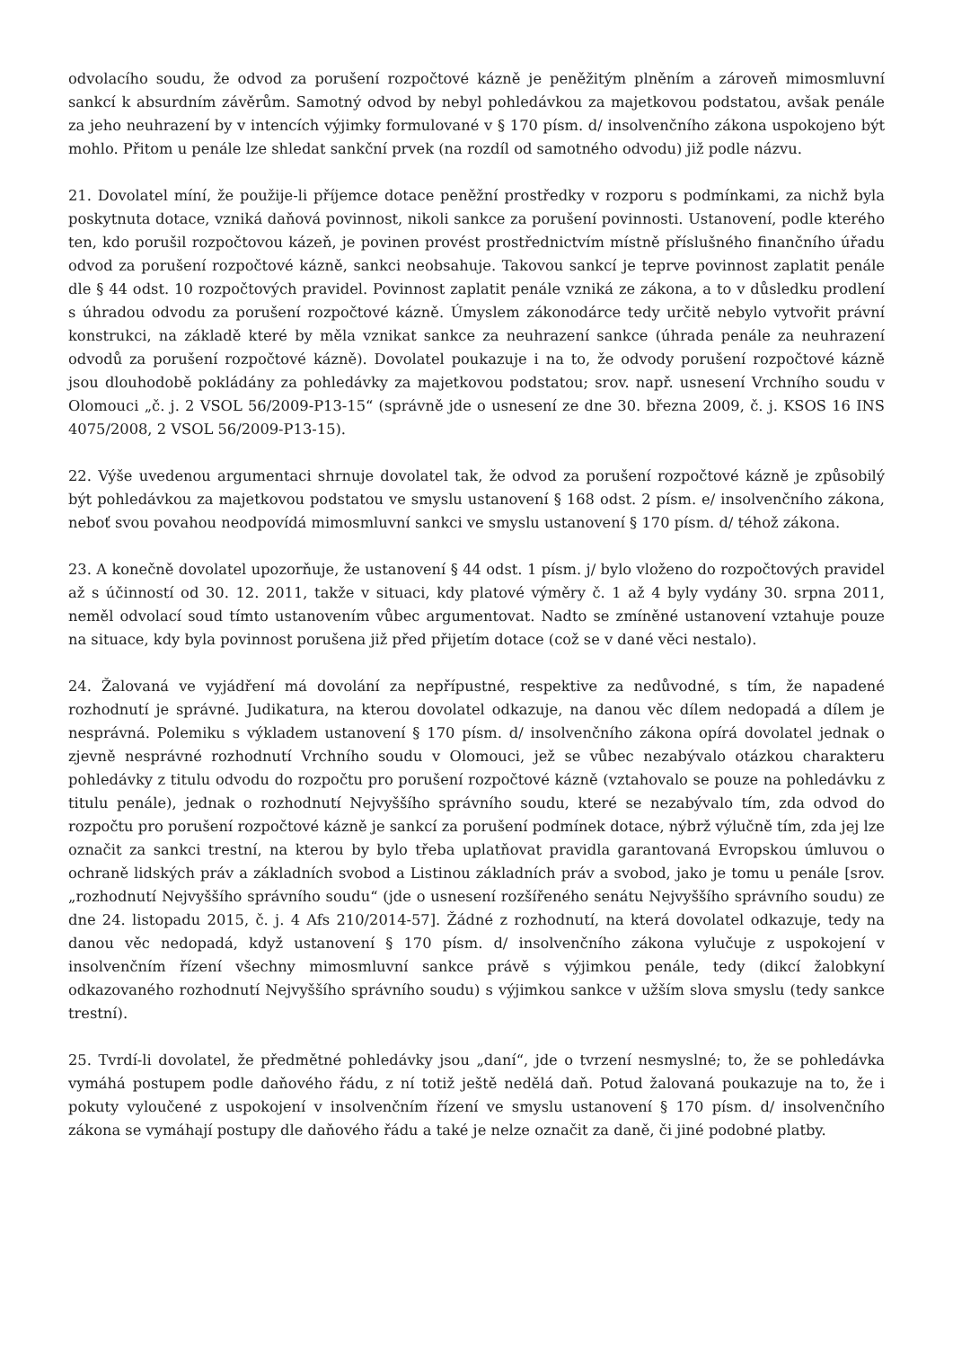odvolacího soudu, že odvod za porušení rozpočtové kázně je peněžitým plněním a zároveň mimosmluvní sankcí k absurdním závěrům. Samotný odvod by nebyl pohledávkou za majetkovou podstatou, avšak penále za jeho neuhrazení by v intencích výjimky formulované v § 170 písm. d/ insolvenčního zákona uspokojeno být mohlo. Přitom u penále lze shledat sankční prvek (na rozdíl od samotného odvodu) již podle názvu.
21. Dovolatel míní, že použije-li příjemce dotace peněžní prostředky v rozporu s podmínkami, za nichž byla poskytnuta dotace, vzniká daňová povinnost, nikoli sankce za porušení povinnosti. Ustanovení, podle kterého ten, kdo porušil rozpočtovou kázeň, je povinen provést prostřednictvím místně příslušného finančního úřadu odvod za porušení rozpočtové kázně, sankci neobsahuje. Takovou sankcí je teprve povinnost zaplatit penále dle § 44 odst. 10 rozpočtových pravidel. Povinnost zaplatit penále vzniká ze zákona, a to v důsledku prodlení s úhradou odvodu za porušení rozpočtové kázně. Úmyslem zákonodárce tedy určitě nebylo vytvořit právní konstrukci, na základě které by měla vznikat sankce za neuhrazení sankce (úhrada penále za neuhrazení odvodů za porušení rozpočtové kázně). Dovolatel poukazuje i na to, že odvody porušení rozpočtové kázně jsou dlouhodobě pokládány za pohledávky za majetkovou podstatou; srov. např. usnesení Vrchního soudu v Olomouci „č. j. 2 VSOL 56/2009-P13-15“ (správně jde o usnesení ze dne 30. března 2009, č. j. KSOS 16 INS 4075/2008, 2 VSOL 56/2009-P13-15).
22. Výše uvedenou argumentaci shrnuje dovolatel tak, že odvod za porušení rozpočtové kázně je způsobilý být pohledávkou za majetkovou podstatou ve smyslu ustanovení § 168 odst. 2 písm. e/ insolvenčního zákona, neboť svou povahou neodpovídá mimosmluvní sankci ve smyslu ustanovení § 170 písm. d/ téhož zákona.
23. A konečně dovolatel upozorňuje, že ustanovení § 44 odst. 1 písm. j/ bylo vloženo do rozpočtových pravidel až s účinností od 30. 12. 2011, takže v situaci, kdy platové výměry č. 1 až 4 byly vydány 30. srpna 2011, neměl odvolací soud tímto ustanovením vůbec argumentovat. Nadto se zmíněné ustanovení vztahuje pouze na situace, kdy byla povinnost porušena již před přijetím dotace (což se v dané věci nestalo).
24. Žalovaná ve vyjádření má dovolání za nepřípustné, respektive za nedůvodné, s tím, že napadené rozhodnutí je správné. Judikatura, na kterou dovolatel odkazuje, na danou věc dílem nedopadá a dílem je nesprávná. Polemiku s výkladem ustanovení § 170 písm. d/ insolvenčního zákona opírá dovolatel jednak o zjevně nesprávné rozhodnutí Vrchního soudu v Olomouci, jež se vůbec nezabývalo otázkou charakteru pohledávky z titulu odvodu do rozpočtu pro porušení rozpočtové kázně (vztahovalo se pouze na pohledávku z titulu penále), jednak o rozhodnutí Nejvyššího správního soudu, které se nezabývalo tím, zda odvod do rozpočtu pro porušení rozpočtové kázně je sankcí za porušení podmínek dotace, nýbrž výlučně tím, zda jej lze označit za sankci trestní, na kterou by bylo třeba uplatňovat pravidla garantovaná Evropskou úmluvou o ochraně lidských práv a základních svobod a Listinou základních práv a svobod, jako je tomu u penále [srov. „rozhodnutí Nejvyššího správního soudu“ (jde o usnesení rozšířeného senátu Nejvyššího správního soudu) ze dne 24. listopadu 2015, č. j. 4 Afs 210/2014-57]. Žádné z rozhodnutí, na která dovolatel odkazuje, tedy na danou věc nedopadá, když ustanovení § 170 písm. d/ insolvenčního zákona vylučuje z uspokojení v insolvenčním řízení všechny mimosmluvní sankce právě s výjimkou penále, tedy (dikcí žalobkyní odkazovaného rozhodnutí Nejvyššího správního soudu) s výjimkou sankce v užším slova smyslu (tedy sankce trestní).
25. Tvrdí-li dovolatel, že předmětné pohledávky jsou „daní“, jde o tvrzení nesmyslné; to, že se pohledávka vymáhá postupem podle daňového řádu, z ní totiž ještě nedělá daň. Potud žalovaná poukazuje na to, že i pokuty vyloučené z uspokojení v insolvenčním řízení ve smyslu ustanovení § 170 písm. d/ insolvenčního zákona se vymáhají postupy dle daňového řádu a také je nelze označit za daně, či jiné podobné platby.